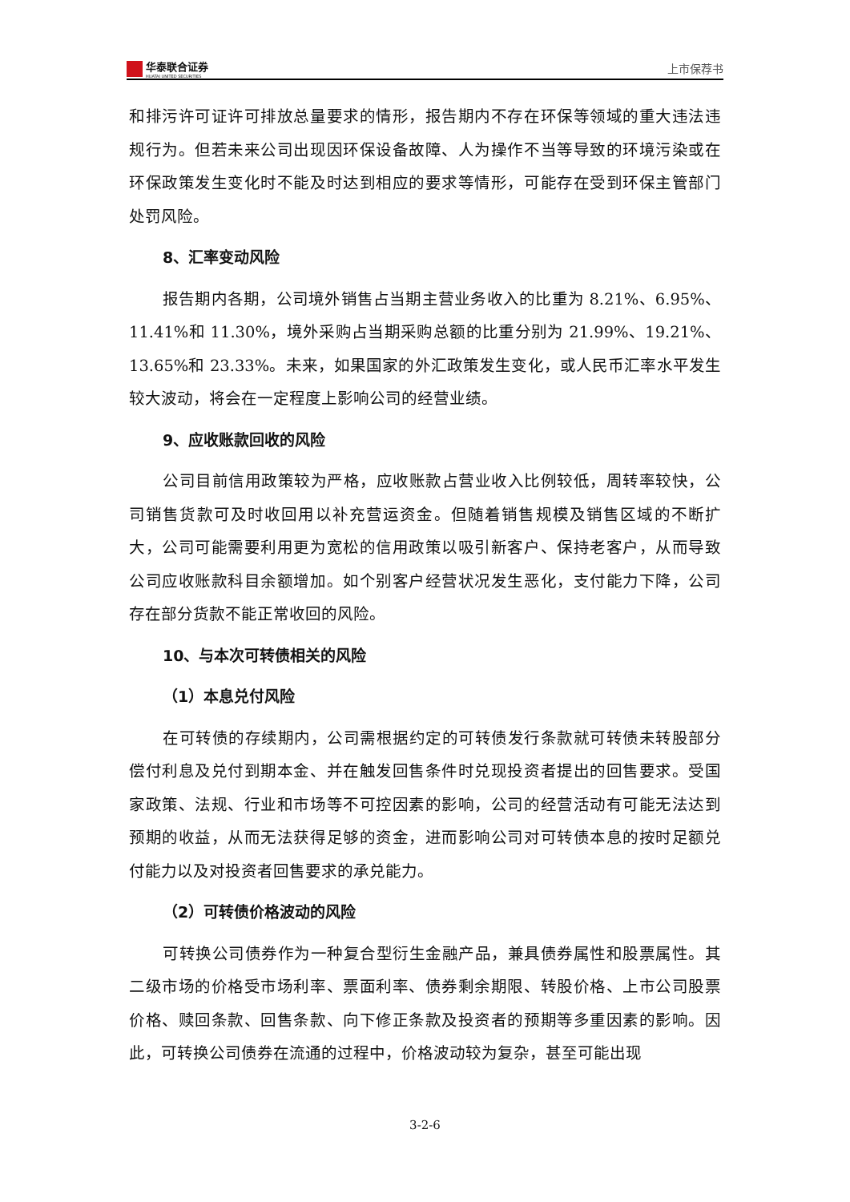华泰联合证券
HUATAI UNITED SECURITIES
上市保荐书
和排污许可证许可排放总量要求的情形，报告期内不存在环保等领域的重大违法违规行为。但若未来公司出现因环保设备故障、人为操作不当等导致的环境污染或在环保政策发生变化时不能及时达到相应的要求等情形，可能存在受到环保主管部门处罚风险。
8、汇率变动风险
报告期内各期，公司境外销售占当期主营业务收入的比重为 8.21%、6.95%、11.41%和 11.30%，境外采购占当期采购总额的比重分别为 21.99%、19.21%、13.65%和 23.33%。未来，如果国家的外汇政策发生变化，或人民币汇率水平发生较大波动，将会在一定程度上影响公司的经营业绩。
9、应收账款回收的风险
公司目前信用政策较为严格，应收账款占营业收入比例较低，周转率较快，公司销售货款可及时收回用以补充营运资金。但随着销售规模及销售区域的不断扩大，公司可能需要利用更为宽松的信用政策以吸引新客户、保持老客户，从而导致公司应收账款科目余额增加。如个别客户经营状况发生恶化，支付能力下降，公司存在部分货款不能正常收回的风险。
10、与本次可转债相关的风险
（1）本息兑付风险
在可转债的存续期内，公司需根据约定的可转债发行条款就可转债未转股部分偿付利息及兑付到期本金、并在触发回售条件时兑现投资者提出的回售要求。受国家政策、法规、行业和市场等不可控因素的影响，公司的经营活动有可能无法达到预期的收益，从而无法获得足够的资金，进而影响公司对可转债本息的按时足额兑付能力以及对投资者回售要求的承兑能力。
（2）可转债价格波动的风险
可转换公司债券作为一种复合型衍生金融产品，兼具债券属性和股票属性。其二级市场的价格受市场利率、票面利率、债券剩余期限、转股价格、上市公司股票价格、赎回条款、回售条款、向下修正条款及投资者的预期等多重因素的影响。因此，可转换公司债券在流通的过程中，价格波动较为复杂，甚至可能出现
3-2-6